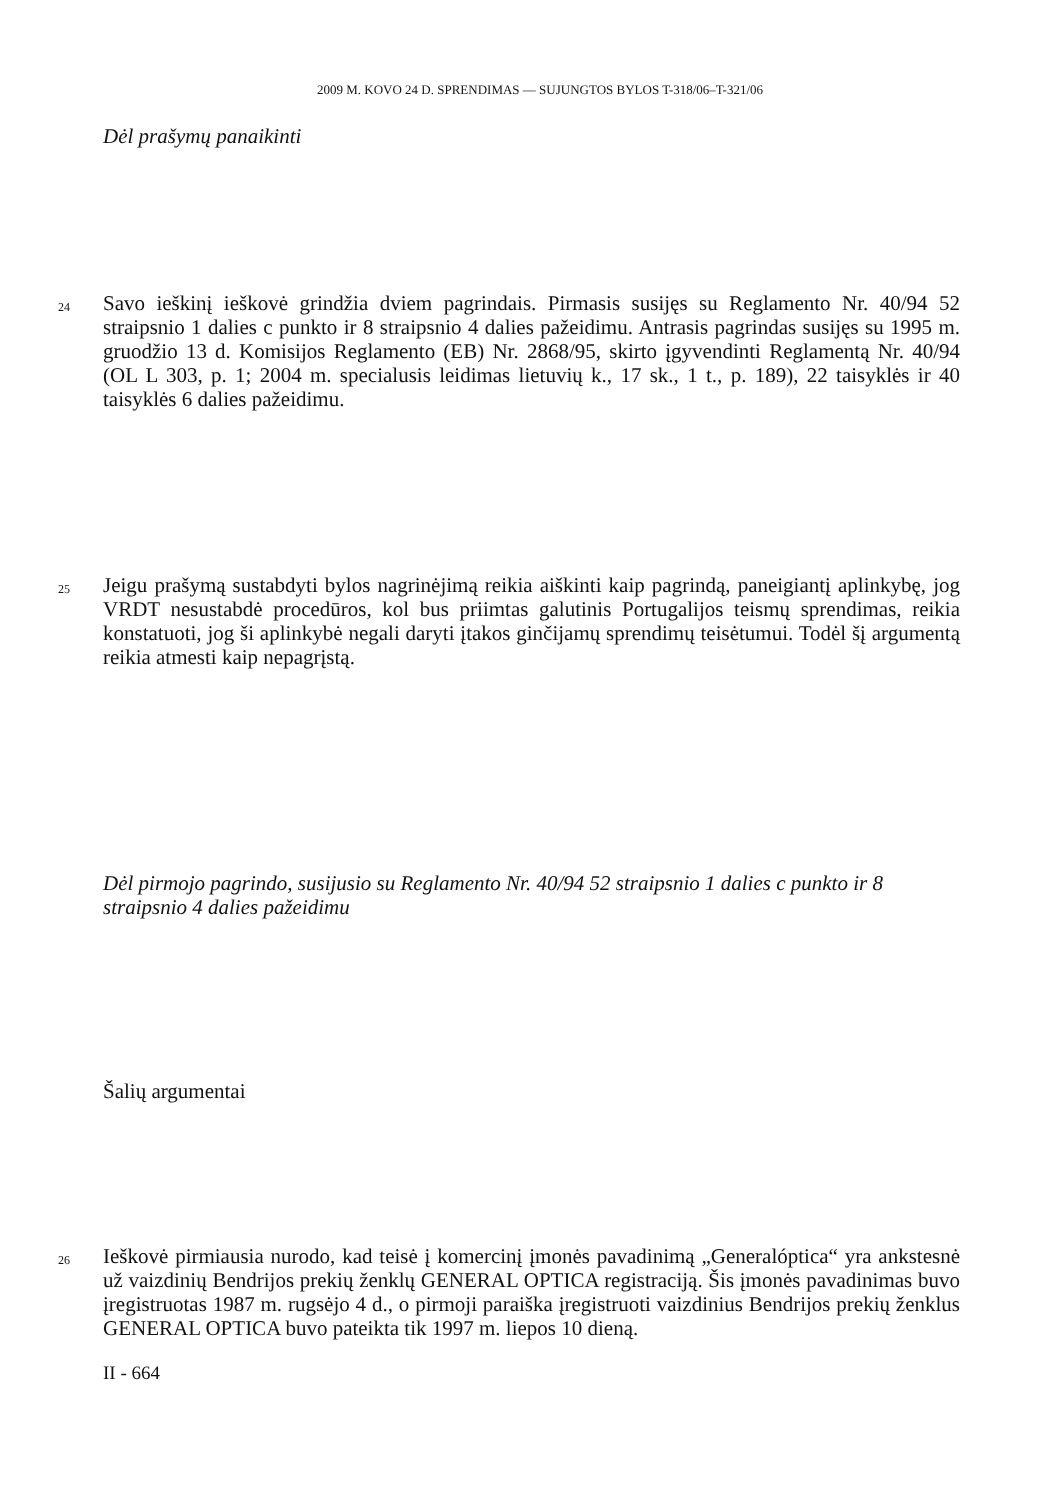2009 M. KOVO 24 D. SPRENDIMAS — SUJUNGTOS BYLOS T-318/06–T-321/06
Dėl prašymų panaikinti
24
Savo ieškinį ieškovė grindžia dviem pagrindais. Pirmasis susijęs su Reglamento Nr. 40/94 52 straipsnio 1 dalies c punkto ir 8 straipsnio 4 dalies pažeidimu. Antrasis pagrindas susijęs su 1995 m. gruodžio 13 d. Komisijos Reglamento (EB) Nr. 2868/95, skirto įgyvendinti Reglamentą Nr. 40/94 (OL L 303, p. 1; 2004 m. specialusis leidimas lietuvių k., 17 sk., 1 t., p. 189), 22 taisyklės ir 40 taisyklės 6 dalies pažeidimu.
25
Jeigu prašymą sustabdyti bylos nagrinėjimą reikia aiškinti kaip pagrindą, paneigiantį aplinkybę, jog VRDT nesustabdė procedūros, kol bus priimtas galutinis Portugalijos teismų sprendimas, reikia konstatuoti, jog ši aplinkybė negali daryti įtakos ginčijamų sprendimų teisėtumui. Todėl šį argumentą reikia atmesti kaip nepagrįstą.
Dėl pirmojo pagrindo, susijusio su Reglamento Nr. 40/94 52 straipsnio 1 dalies c punkto ir 8 straipsnio 4 dalies pažeidimu
Šalių argumentai
26
Ieškovė pirmiausia nurodo, kad teisė į komercinį įmonės pavadinimą „Generalóptica“ yra ankstesnė už vaizdinių Bendrijos prekių ženklų GENERAL OPTICA registraciją. Šis įmonės pavadinimas buvo įregistruotas 1987 m. rugsėjo 4 d., o pirmoji paraiška įregistruoti vaizdinius Bendrijos prekių ženklus GENERAL OPTICA buvo pateikta tik 1997 m. liepos 10 dieną.
II - 664